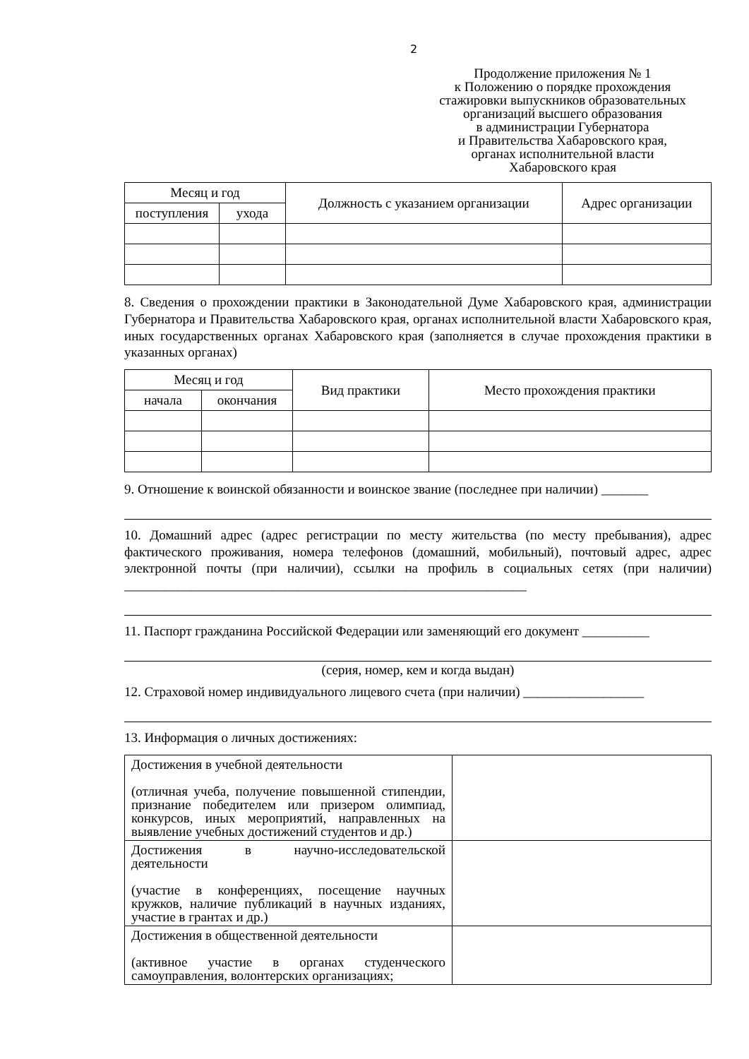2
Продолжение приложения № 1
к Положению о порядке прохождения
стажировки выпускников образовательных
организаций высшего образования
в администрации Губернатора
и Правительства Хабаровского края,
органах исполнительной власти
Хабаровского края
| Месяц и год | | Должность с указанием организации | Адрес организации |
| --- | --- | --- | --- |
| поступления | ухода | | |
8. Сведения о прохождении практики в Законодательной Думе Хабаровского края, администрации Губернатора и Правительства Хабаровского края, органах исполнительной власти Хабаровского края, иных государственных органах Хабаровского края (заполняется в случае прохождения практики в указанных органах)
| Месяц и год | | Вид практики | Место прохождения практики |
| --- | --- | --- | --- |
| начала | окончания | | |
9. Отношение к воинской обязанности и воинское звание (последнее при наличии) _______
10. Домашний адрес (адрес регистрации по месту жительства (по месту пребывания), адрес фактического проживания, номера телефонов (домашний, мобильный), почтовый адрес, адрес электронной почты (при наличии), ссылки на профиль в социальных сетях (при наличии) ____________________________________________________________
11. Паспорт гражданина Российской Федерации или заменяющий его документ __________
(серия, номер, кем и когда выдан)
12. Страховой номер индивидуального лицевого счета (при наличии) __________________
13. Информация о личных достижениях:
| Достижения в учебной деятельности (отличная учеба, получение повышенной стипендии, признание победителем или призером олимпиад, конкурсов, иных мероприятий, направленных на выявление учебных достижений студентов и др.) | |
| Достижения в научно-исследовательской деятельности (участие в конференциях, посещение научных кружков, наличие публикаций в научных изданиях, участие в грантах и др.) | |
| Достижения в общественной деятельности (активное участие в органах студенческого самоуправления, волонтерских организациях; | |